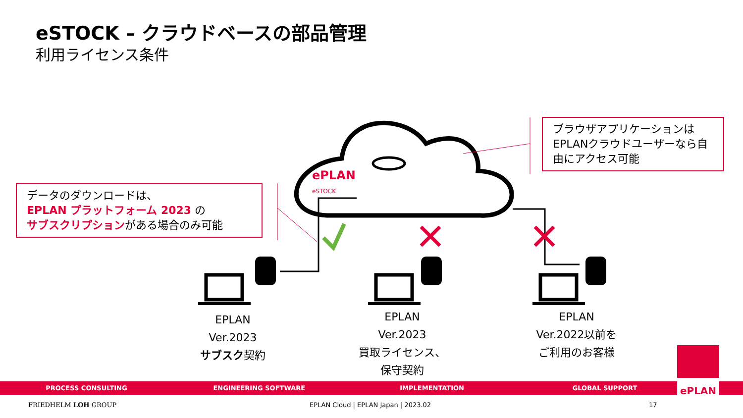eSTOCK – クラウドベースの部品管理
利用ライセンス条件
ePLAN
eSTOCK
ブラウザアプリケーションはEPLANクラウドユーザーなら自由にアクセス可能
データのダウンロードは、
EPLAN プラットフォーム 2023 の
サブスクリプションがある場合のみ可能
EPLAN
Ver.2023
サブスク契約
EPLAN
Ver.2023
買取ライセンス、
保守契約
EPLAN
Ver.2022以前を
ご利用のお客様
PROCESS CONSULTING ENGINEERING SOFTWARE IMPLEMENTATION GLOBAL SUPPORT ePLAN
FRIEDHELM LOH GROUP
EPLAN Cloud | EPLAN Japan | 2023.02
17